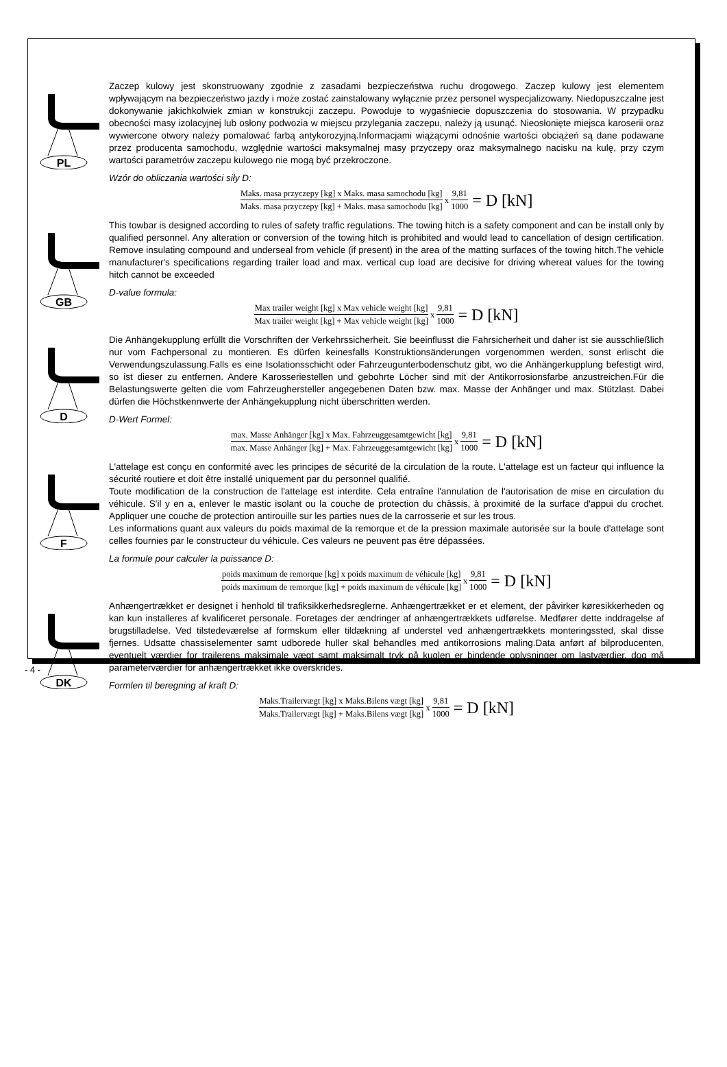PL
Zaczep kulowy jest skonstruowany zgodnie z zasadami bezpieczeństwa ruchu drogowego. Zaczep kulowy jest elementem wpływającym na bezpieczeństwo jazdy i może zostać zainstalowany wyłącznie przez personel wyspecjalizowany. Niedopuszczalne jest dokonywanie jakichkolwiek zmian w konstrukcji zaczepu. Powoduje to wygaśniecie dopuszczenia do stosowania. W przypadku obecności masy izolacyjnej lub osłony podwozia w miejscu przylegania zaczepu, należy ją usunąć. Nieosłonięte miejsca karoserii oraz wywiercone otwory należy pomalować farbą antykorozyjną.Informacjami wiążącymi odnośnie wartości obciążeń są dane podawane przez producenta samochodu, względnie wartości maksymalnej masy przyczepy oraz maksymalnego nacisku na kulę, przy czym wartości parametrów zaczepu kulowego nie mogą być przekroczone.
Wzór do obliczania wartości siły D:
Maks. masa przyczepy [kg] x Maks. masa samochodu [kg] Maks. masa przyczepy [kg] + Maks. masa samochodu [kg] x 9,81 1000 = D [kN]
GB
This towbar is designed according to rules of safety traffic regulations. The towing hitch is a safety component and can be install only by qualified personnel. Any alteration or conversion of the towing hitch is prohibited and would lead to cancellation of design certification. Remove insulating compound and underseal from vehicle (if present) in the area of the matting surfaces of the towing hitch.The vehicle manufacturer's specifications regarding trailer load and max. vertical cup load are decisive for driving whereat values for the towing hitch cannot be exceeded
D-value formula:
Max trailer weight [kg] x Max vehicle weight [kg] Max trailer weight [kg] + Max vehicle weight [kg] x 9,81 1000 = D [kN]
D
Die Anhängekupplung erfüllt die Vorschriften der Verkehrssicherheit. Sie beeinflusst die Fahrsicherheit und daher ist sie ausschließlich nur vom Fachpersonal zu montieren. Es dürfen keinesfalls Konstruktionsänderungen vorgenommen werden, sonst erlischt die Verwendungszulassung.Falls es eine Isolationsschicht oder Fahrzeugunterbodenschutz gibt, wo die Anhängerkupplung befestigt wird, so ist dieser zu entfernen. Andere Karosseriestellen und gebohrte Löcher sind mit der Antikorrosionsfarbe anzustreichen.Für die Belastungswerte gelten die vom Fahrzeughersteller angegebenen Daten bzw. max. Masse der Anhänger und max. Stützlast. Dabei dürfen die Höchstkennwerte der Anhängekupplung nicht überschritten werden.
D-Wert Formel:
max. Masse Anhänger [kg] x Max. Fahrzeuggesamtgewicht [kg] max. Masse Anhänger [kg] + Max. Fahrzeuggesamtgewicht [kg] x 9,81 1000 = D [kN]
F
L'attelage est conçu en conformité avec les principes de sécurité de la circulation de la route. L'attelage est un facteur qui influence la sécurité routiere et doit être installé uniquement par du personnel qualifié.
Toute modification de la construction de l'attelage est interdite. Cela entraîne l'annulation de l'autorisation de mise en circulation du véhicule. S'il y en a, enlever le mastic isolant ou la couche de protection du châssis, à proximité de la surface d'appui du crochet. Appliquer une couche de protection antirouille sur les parties nues de la carrosserie et sur les trous.
Les informations quant aux valeurs du poids maximal de la remorque et de la pression maximale autorisée sur la boule d'attelage sont celles fournies par le constructeur du véhicule. Ces valeurs ne peuvent pas être dépassées.
La formule pour calculer la puissance D:
poids maximum de remorque [kg] x poids maximum de véhicule [kg] poids maximum de remorque [kg] + poids maximum de véhicule [kg] x 9,81 1000 = D [kN]
DK
Anhængertrækket er designet i henhold til trafiksikkerhedsreglerne. Anhængertrækket er et element, der påvirker køresikkerheden og kan kun installeres af kvalificeret personale. Foretages der ændringer af anhængertrækkets udførelse. Medfører dette inddragelse af brugstilladelse. Ved tilstedeværelse af formskum eller tildækning af understel ved anhængertrækkets monteringssted, skal disse fjernes. Udsatte chassiselementer samt udborede huller skal behandles med antikorrosions maling.Data anført af bilproducenten, eventuelt værdier for trailerens maksimale vægt samt maksimalt tryk på kuglen er bindende oplysninger om lastværdier, dog må parameterværdier for anhængertrækket ikke overskrides.
Formlen til beregning af kraft D:
Maks.Trailervægt [kg] x Maks.Bilens vægt [kg] Maks.Trailervægt [kg] + Maks.Bilens vægt [kg] x 9,81 1000 = D [kN]
- 4 -